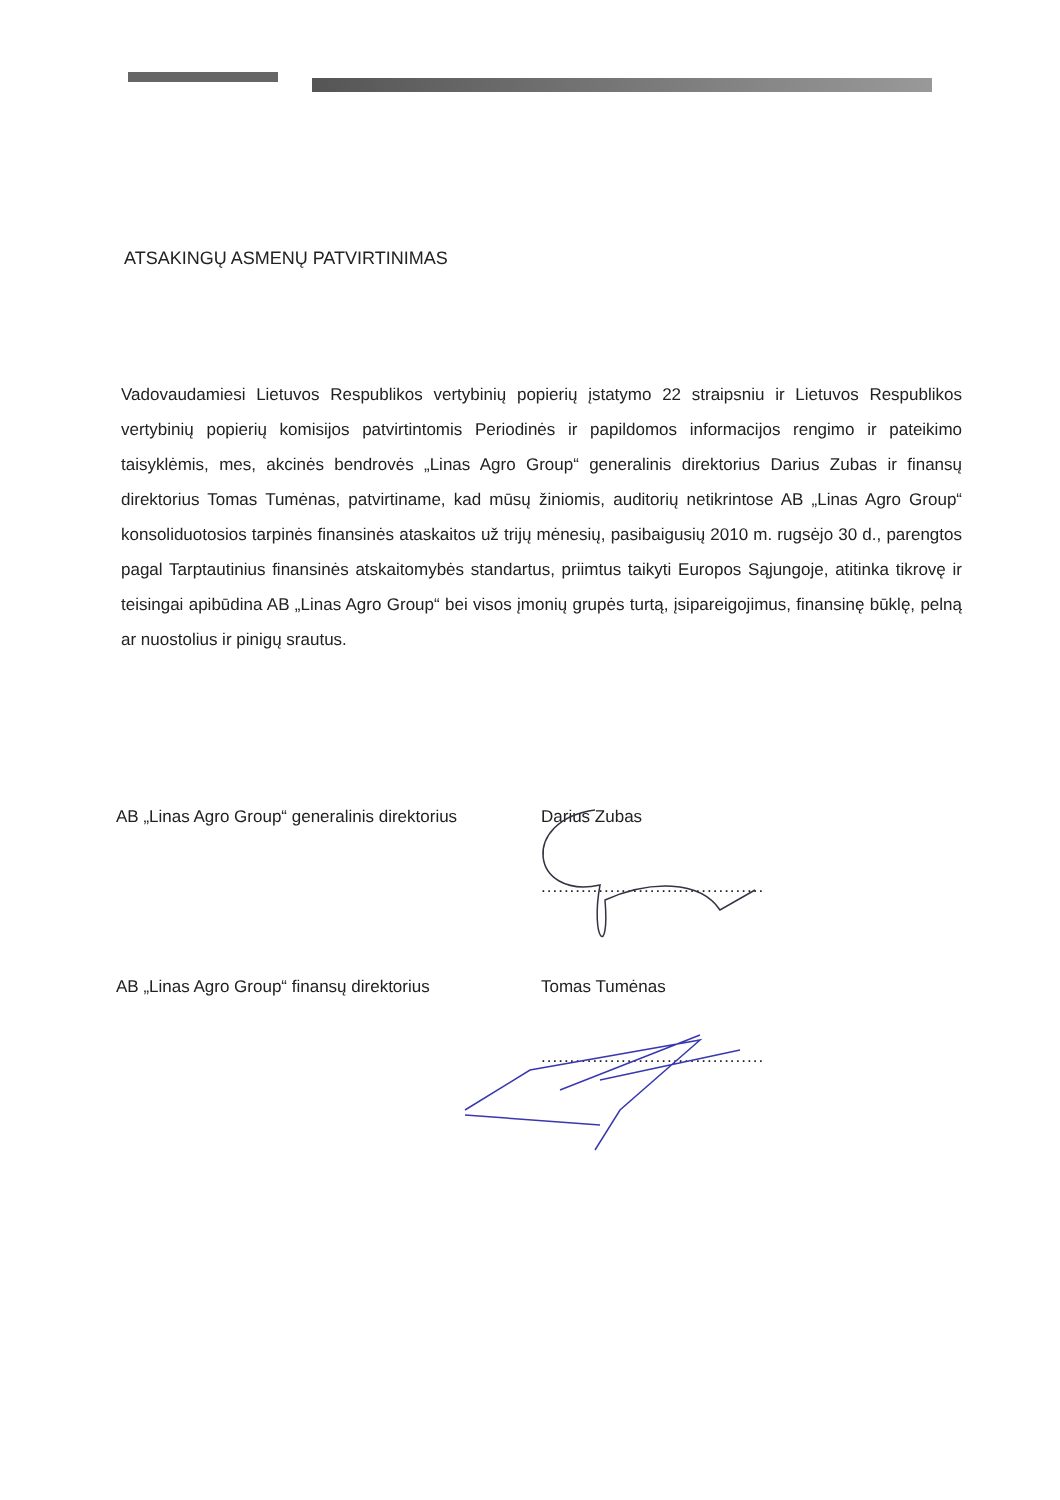ATSAKINGŲ ASMENŲ PATVIRTINIMAS
Vadovaudamiesi Lietuvos Respublikos vertybinių popierių įstatymo 22 straipsniu ir Lietuvos Respublikos vertybinių popierių komisijos patvirtintomis Periodinės ir papildomos informacijos rengimo ir pateikimo taisyklėmis, mes, akcinės bendrovės „Linas Agro Group“ generalinis direktorius Darius Zubas ir finansų direktorius Tomas Tumėnas, patvirtiname, kad mūsų žiniomis, auditorių netikrintose AB „Linas Agro Group“ konsoliduotosios tarpinės finansinės ataskaitos už trijų mėnesių, pasibaigusių 2010 m. rugsėjo 30 d., parengtos pagal Tarptautinius finansinės atskaitomybės standartus, priimtus taikyti Europos Sąjungoje, atitinka tikrovę ir teisingai apibūdina AB „Linas Agro Group“ bei visos įmonių grupės turtą, įsipareigojimus, finansinę būklę, pelną ar nuostolius ir pinigų srautus.
AB „Linas Agro Group“ generalinis direktorius
Darius Zubas
.......................................
AB „Linas Agro Group“ finansų direktorius Tomas Tumėnas
.......................................